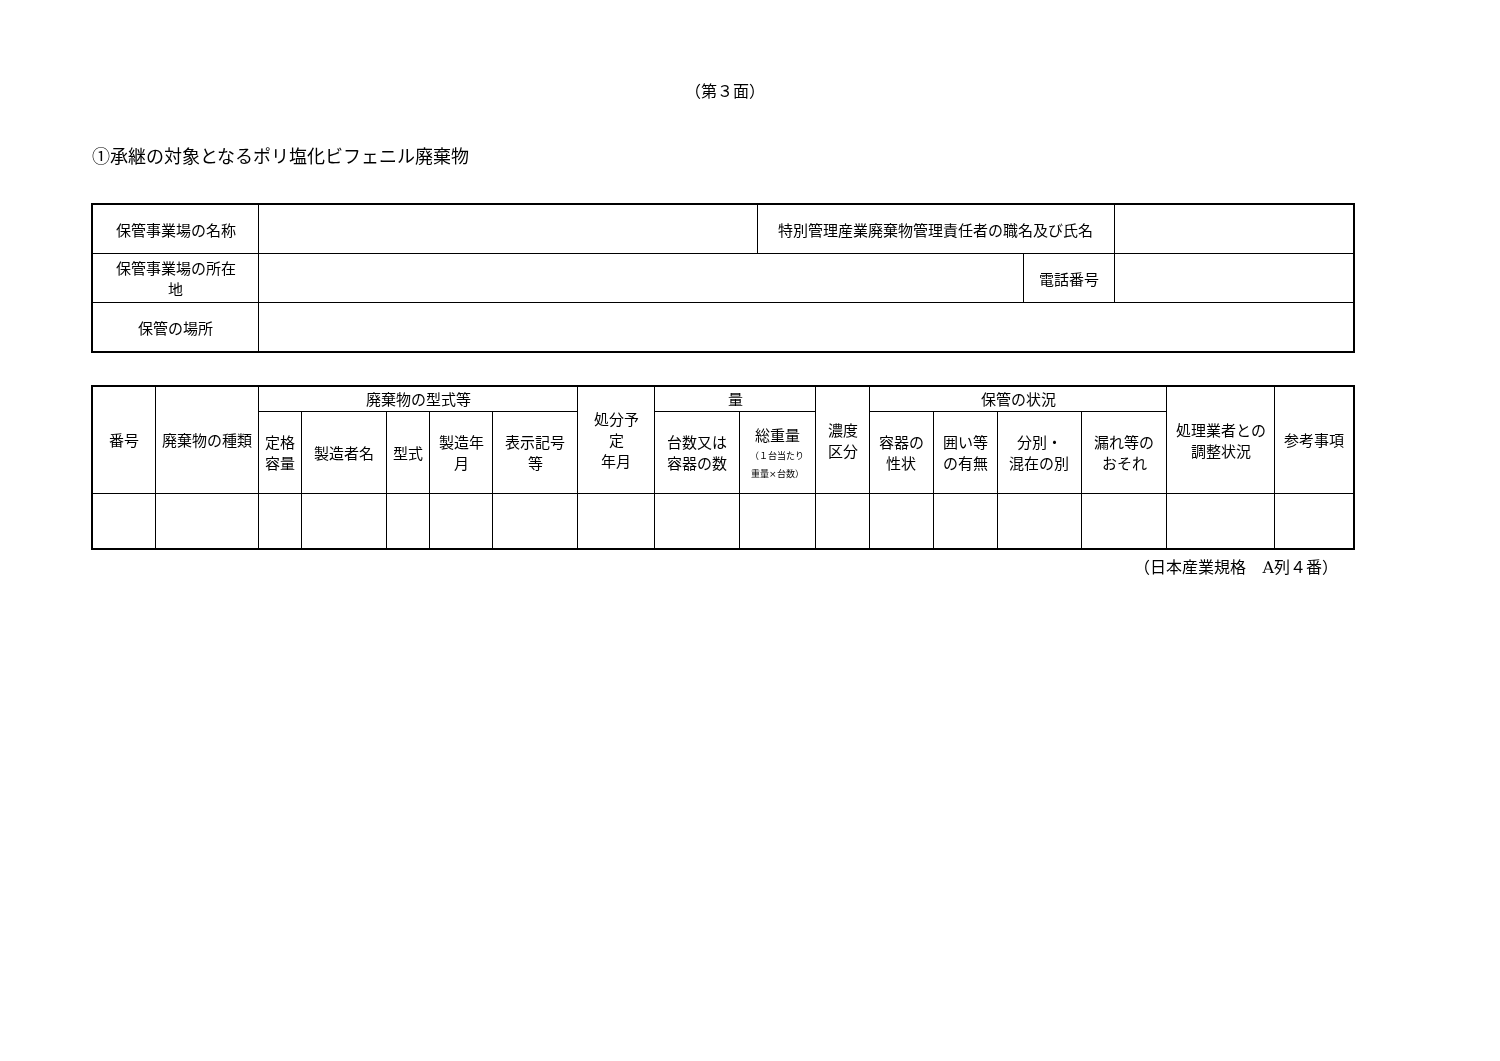（第３面）
①承継の対象となるポリ塩化ビフェニル廃棄物
| 保管事業場の名称 | | 特別管理産業廃棄物管理責任者の職名及び氏名 | | |
| 保管事業場の所在 地 | | | 電話番号 | |
| 保管の場所 | | | | |
| 番号 | 廃棄物の種類 | 廃棄物の型式等 | | | | | 処分予 定 年月 | 量 | | 濃度 区分 | 保管の状況 | | | | 処理業者との 調整状況 | 参考事項 |
| --- | --- | --- | --- | --- | --- | --- | --- | --- | --- | --- | --- | --- | --- | --- | --- | --- |
| | | 定格 容量 | 製造者名 | 型式 | 製造年 月 | 表示記号 等 | | 台数又は 容器の数 | 総重量 （１台当たり 重量×台数） | | 容器の 性状 | 囲い等 の有無 | 分別・ 混在の別 | 漏れ等の おそれ | | |
（日本産業規格　A列４番）